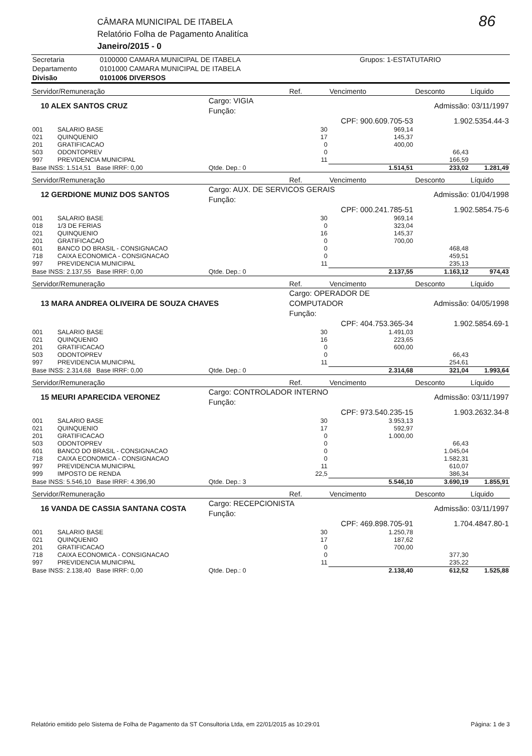CÂMARA MUNICIPAL DE ITABELA
Relatório Folha de Pagamento Analitíca
Janeiro/2015 - 0
86
| Secretaria | 0100000 CAMARA MUNICIPAL DE ITABELA | Grupos: 1-ESTATUTARIO |
| Departamento | 0101000 CAMARA MUNICIPAL DE ITABELA | |
| Divisão | 0101006 DIVERSOS | |
| Servidor/Remuneração | | | Ref. | Vencimento | Desconto | Líquido |
| --- | --- | --- | --- | --- | --- | --- |
| 10 ALEX SANTOS CRUZ | | Cargo: VIGIA Função: | | | Admissão: 03/11/1997 | |
| | | | | CPF: 900.609.705-53 | 1.902.5354.44-3 | |
| 001 | SALARIO BASE | | 30 | 969,14 | | |
| 021 | QUINQUENIO | | 17 | 145,37 | | |
| 201 | GRATIFICACAO | | 0 | 400,00 | | |
| 503 | ODONTOPREV | | 0 | | 66,43 | |
| 997 | PREVIDENCIA MUNICIPAL | | 11 | | 166,59 | |
| Base INSS: 1.514,51 Base IRRF: 0,00 | | Qtde. Dep.: 0 | | 1.514,51 | 233,02 | 1.281,49 |
| Servidor/Remuneração | | | Ref. | Vencimento | Desconto | Líquido |
| 12 GERDIONE MUNIZ DOS SANTOS | | Cargo: AUX. DE SERVICOS GERAIS Função: | | | Admissão: 01/04/1998 | |
| | | | | CPF: 000.241.785-51 | 1.902.5854.75-6 | |
| 001 | SALARIO BASE | | 30 | 969,14 | | |
| 018 | 1/3 DE FERIAS | | 0 | 323,04 | | |
| 021 | QUINQUENIO | | 16 | 145,37 | | |
| 201 | GRATIFICACAO | | 0 | 700,00 | | |
| 601 | BANCO DO BRASIL - CONSIGNACAO | | 0 | | 468,48 | |
| 718 | CAIXA ECONOMICA - CONSIGNACAO | | 0 | | 459,51 | |
| 997 | PREVIDENCIA MUNICIPAL | | 11 | | 235,13 | |
| Base INSS: 2.137,55 Base IRRF: 0,00 | | Qtde. Dep.: 0 | | 2.137,55 | 1.163,12 | 974,43 |
| Servidor/Remuneração | | | Ref. | Vencimento | Desconto | Líquido |
| 13 MARA ANDREA OLIVEIRA DE SOUZA CHAVES | | | Cargo: OPERADOR DE COMPUTADOR Função: | | Admissão: 04/05/1998 | |
| | | | | CPF: 404.753.365-34 | 1.902.5854.69-1 | |
| 001 | SALARIO BASE | | 30 | 1.491,03 | | |
| 021 | QUINQUENIO | | 16 | 223,65 | | |
| 201 | GRATIFICACAO | | 0 | 600,00 | | |
| 503 | ODONTOPREV | | 0 | | 66,43 | |
| 997 | PREVIDENCIA MUNICIPAL | | 11 | | 254,61 | |
| Base INSS: 2.314,68 Base IRRF: 0,00 | | Qtde. Dep.: 0 | | 2.314,68 | 321,04 | 1.993,64 |
| Servidor/Remuneração | | | Ref. | Vencimento | Desconto | Líquido |
| 15 MEURI APARECIDA VERONEZ | | Cargo: CONTROLADOR INTERNO Função: | | | Admissão: 03/11/1997 | |
| | | | | CPF: 973.540.235-15 | 1.903.2632.34-8 | |
| 001 | SALARIO BASE | | 30 | 3.953,13 | | |
| 021 | QUINQUENIO | | 17 | 592,97 | | |
| 201 | GRATIFICACAO | | 0 | 1.000,00 | | |
| 503 | ODONTOPREV | | 0 | | 66,43 | |
| 601 | BANCO DO BRASIL - CONSIGNACAO | | 0 | | 1.045,04 | |
| 718 | CAIXA ECONOMICA - CONSIGNACAO | | 0 | | 1.582,31 | |
| 997 | PREVIDENCIA MUNICIPAL | | 11 | | 610,07 | |
| 999 | IMPOSTO DE RENDA | | 22,5 | | 386,34 | |
| Base INSS: 5.546,10 Base IRRF: 4.396,90 | | Qtde. Dep.: 3 | | 5.546,10 | 3.690,19 | 1.855,91 |
| Servidor/Remuneração | | | Ref. | Vencimento | Desconto | Líquido |
| 16 VANDA DE CASSIA SANTANA COSTA | | Cargo: RECEPCIONISTA Função: | | | Admissão: 03/11/1997 | |
| | | | | CPF: 469.898.705-91 | 1.704.4847.80-1 | |
| 001 | SALARIO BASE | | 30 | 1.250,78 | | |
| 021 | QUINQUENIO | | 17 | 187,62 | | |
| 201 | GRATIFICACAO | | 0 | 700,00 | | |
| 718 | CAIXA ECONOMICA - CONSIGNACAO | | 0 | | 377,30 | |
| 997 | PREVIDENCIA MUNICIPAL | | 11 | | 235,22 | |
| Base INSS: 2.138,40 Base IRRF: 0,00 | | Qtde. Dep.: 0 | | 2.138,40 | 612,52 | 1.525,88 |
Relatório emitido pelo Sistema de Folha de Pagamento da ST Consultoria Ltda, em 22/01/2015 as 10:29:01 Página: 1 de 3